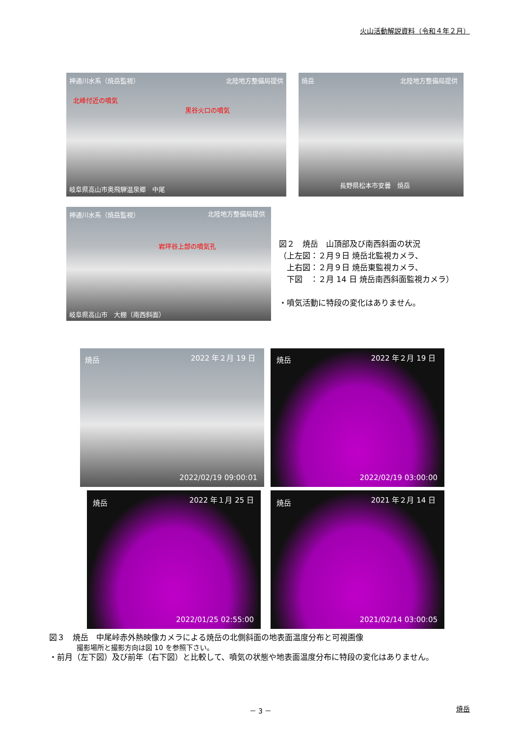火山活動解説資料（令和４年２月）
神通川水系（焼岳監視） 北陸地方整備局提供
北峰付近の噴気
黒谷火口の噴気
岐阜県高山市奥飛騨温泉郷　中尾
焼岳 北陸地方整備局提供
長野県松本市安曇　焼岳
神通川水系（焼岳監視） 北陸地方整備局提供
岩坪谷上部の噴気孔
岐阜県高山市　大棚（南西斜面）
図２　焼岳　山頂部及び南西斜面の状況
（上左図：２月９日 焼岳北監視カメラ、
　上右図：２月９日 焼岳東監視カメラ、
　下図　：２月 14 日 焼岳南西斜面監視カメラ）
・噴気活動に特段の変化はありません。
焼岳 2022 年２月 19 日
2022/02/19 09:00:01
焼岳 2022 年２月 19 日
2022/02/19 03:00:00
焼岳 2022 年１月 25 日
2022/01/25 02:55:00
焼岳 2021 年２月 14 日
2021/02/14 03:00:05
図３　焼岳　中尾峠赤外熱映像カメラによる焼岳の北側斜面の地表面温度分布と可視画像
撮影場所と撮影方向は図 10 を参照下さい。
・前月（左下図）及び前年（右下図）と比較して、噴気の状態や地表面温度分布に特段の変化はありません。
－ 3 － 焼岳